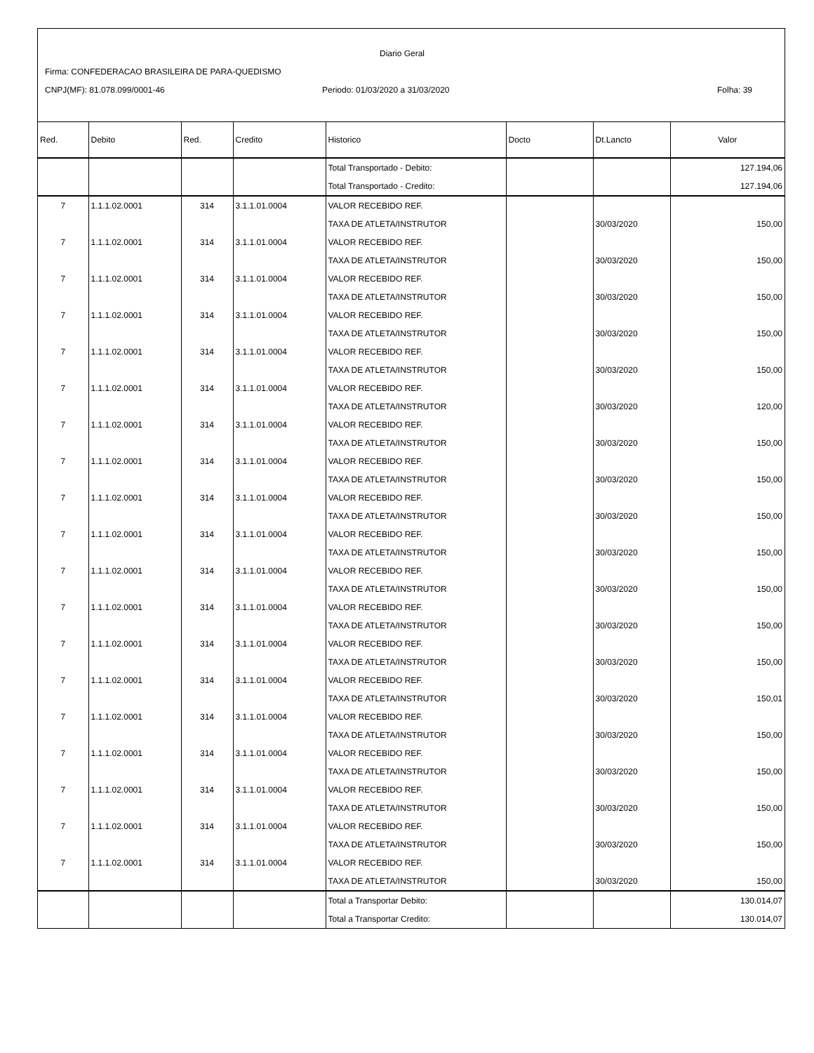Diario Geral
Firma: CONFEDERACAO BRASILEIRA DE PARA-QUEDISMO
CNPJ(MF): 81.078.099/0001-46
Periodo: 01/03/2020 a 31/03/2020
Folha: 39
| Red. | Debito | Red. | Credito | Historico | Docto | Dt.Lancto | Valor |
| --- | --- | --- | --- | --- | --- | --- | --- |
| | | | | Total Transportado - Debito: | | | 127.194,06 |
| | | | | Total Transportado - Credito: | | | 127.194,06 |
| 7 | 1.1.1.02.0001 | 314 | 3.1.1.01.0004 | VALOR RECEBIDO REF. | | | |
| | | | | TAXA DE ATLETA/INSTRUTOR | | 30/03/2020 | 150,00 |
| 7 | 1.1.1.02.0001 | 314 | 3.1.1.01.0004 | VALOR RECEBIDO REF. | | | |
| | | | | TAXA DE ATLETA/INSTRUTOR | | 30/03/2020 | 150,00 |
| 7 | 1.1.1.02.0001 | 314 | 3.1.1.01.0004 | VALOR RECEBIDO REF. | | | |
| | | | | TAXA DE ATLETA/INSTRUTOR | | 30/03/2020 | 150,00 |
| 7 | 1.1.1.02.0001 | 314 | 3.1.1.01.0004 | VALOR RECEBIDO REF. | | | |
| | | | | TAXA DE ATLETA/INSTRUTOR | | 30/03/2020 | 150,00 |
| 7 | 1.1.1.02.0001 | 314 | 3.1.1.01.0004 | VALOR RECEBIDO REF. | | | |
| | | | | TAXA DE ATLETA/INSTRUTOR | | 30/03/2020 | 150,00 |
| 7 | 1.1.1.02.0001 | 314 | 3.1.1.01.0004 | VALOR RECEBIDO REF. | | | |
| | | | | TAXA DE ATLETA/INSTRUTOR | | 30/03/2020 | 120,00 |
| 7 | 1.1.1.02.0001 | 314 | 3.1.1.01.0004 | VALOR RECEBIDO REF. | | | |
| | | | | TAXA DE ATLETA/INSTRUTOR | | 30/03/2020 | 150,00 |
| 7 | 1.1.1.02.0001 | 314 | 3.1.1.01.0004 | VALOR RECEBIDO REF. | | | |
| | | | | TAXA DE ATLETA/INSTRUTOR | | 30/03/2020 | 150,00 |
| 7 | 1.1.1.02.0001 | 314 | 3.1.1.01.0004 | VALOR RECEBIDO REF. | | | |
| | | | | TAXA DE ATLETA/INSTRUTOR | | 30/03/2020 | 150,00 |
| 7 | 1.1.1.02.0001 | 314 | 3.1.1.01.0004 | VALOR RECEBIDO REF. | | | |
| | | | | TAXA DE ATLETA/INSTRUTOR | | 30/03/2020 | 150,00 |
| 7 | 1.1.1.02.0001 | 314 | 3.1.1.01.0004 | VALOR RECEBIDO REF. | | | |
| | | | | TAXA DE ATLETA/INSTRUTOR | | 30/03/2020 | 150,00 |
| 7 | 1.1.1.02.0001 | 314 | 3.1.1.01.0004 | VALOR RECEBIDO REF. | | | |
| | | | | TAXA DE ATLETA/INSTRUTOR | | 30/03/2020 | 150,00 |
| 7 | 1.1.1.02.0001 | 314 | 3.1.1.01.0004 | VALOR RECEBIDO REF. | | | |
| | | | | TAXA DE ATLETA/INSTRUTOR | | 30/03/2020 | 150,00 |
| 7 | 1.1.1.02.0001 | 314 | 3.1.1.01.0004 | VALOR RECEBIDO REF. | | | |
| | | | | TAXA DE ATLETA/INSTRUTOR | | 30/03/2020 | 150,01 |
| 7 | 1.1.1.02.0001 | 314 | 3.1.1.01.0004 | VALOR RECEBIDO REF. | | | |
| | | | | TAXA DE ATLETA/INSTRUTOR | | 30/03/2020 | 150,00 |
| 7 | 1.1.1.02.0001 | 314 | 3.1.1.01.0004 | VALOR RECEBIDO REF. | | | |
| | | | | TAXA DE ATLETA/INSTRUTOR | | 30/03/2020 | 150,00 |
| 7 | 1.1.1.02.0001 | 314 | 3.1.1.01.0004 | VALOR RECEBIDO REF. | | | |
| | | | | TAXA DE ATLETA/INSTRUTOR | | 30/03/2020 | 150,00 |
| 7 | 1.1.1.02.0001 | 314 | 3.1.1.01.0004 | VALOR RECEBIDO REF. | | | |
| | | | | TAXA DE ATLETA/INSTRUTOR | | 30/03/2020 | 150,00 |
| 7 | 1.1.1.02.0001 | 314 | 3.1.1.01.0004 | VALOR RECEBIDO REF. | | | |
| | | | | TAXA DE ATLETA/INSTRUTOR | | 30/03/2020 | 150,00 |
| | | | | Total a Transportar Debito: | | | 130.014,07 |
| | | | | Total a Transportar Credito: | | | 130.014,07 |